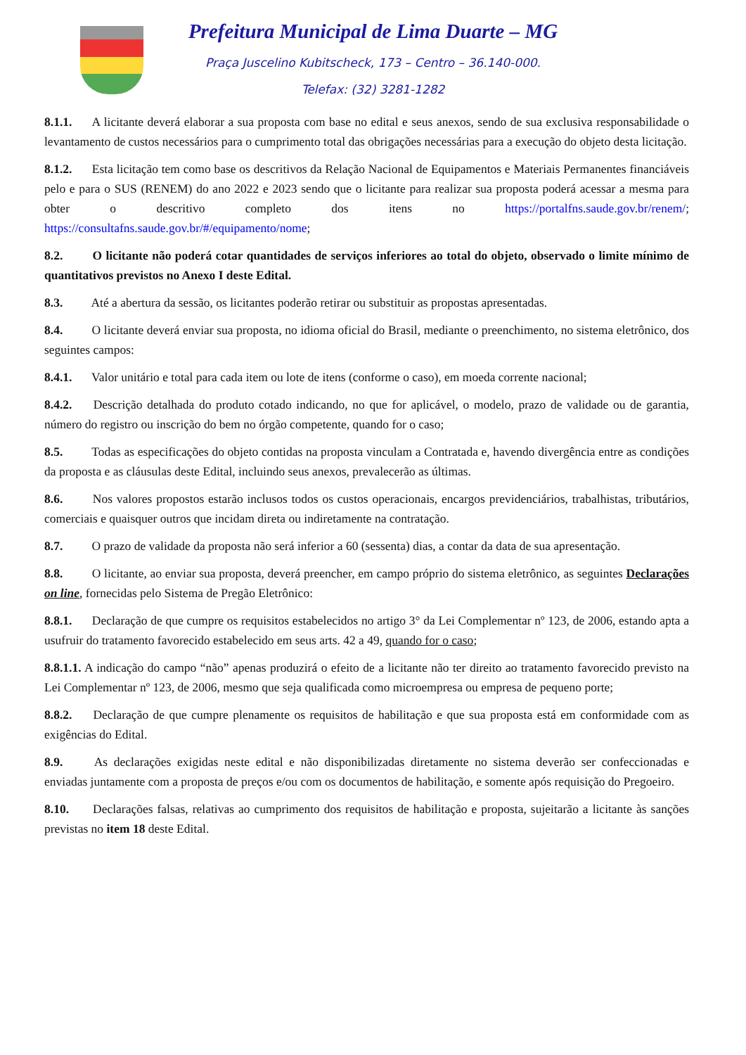Prefeitura Municipal de Lima Duarte – MG
Praça Juscelino Kubitscheck, 173 – Centro – 36.140-000.
Telefax: (32) 3281-1282
8.1.1. A licitante deverá elaborar a sua proposta com base no edital e seus anexos, sendo de sua exclusiva responsabilidade o levantamento de custos necessários para o cumprimento total das obrigações necessárias para a execução do objeto desta licitação.
8.1.2. Esta licitação tem como base os descritivos da Relação Nacional de Equipamentos e Materiais Permanentes financiáveis pelo e para o SUS (RENEM) do ano 2022 e 2023 sendo que o licitante para realizar sua proposta poderá acessar a mesma para obter o descritivo completo dos itens no https://portalfns.saude.gov.br/renem/; https://consultafns.saude.gov.br/#/equipamento/nome;
8.2. O licitante não poderá cotar quantidades de serviços inferiores ao total do objeto, observado o limite mínimo de quantitativos previstos no Anexo I deste Edital.
8.3. Até a abertura da sessão, os licitantes poderão retirar ou substituir as propostas apresentadas.
8.4. O licitante deverá enviar sua proposta, no idioma oficial do Brasil, mediante o preenchimento, no sistema eletrônico, dos seguintes campos:
8.4.1. Valor unitário e total para cada item ou lote de itens (conforme o caso), em moeda corrente nacional;
8.4.2. Descrição detalhada do produto cotado indicando, no que for aplicável, o modelo, prazo de validade ou de garantia, número do registro ou inscrição do bem no órgão competente, quando for o caso;
8.5. Todas as especificações do objeto contidas na proposta vinculam a Contratada e, havendo divergência entre as condições da proposta e as cláusulas deste Edital, incluindo seus anexos, prevalecerão as últimas.
8.6. Nos valores propostos estarão inclusos todos os custos operacionais, encargos previdenciários, trabalhistas, tributários, comerciais e quaisquer outros que incidam direta ou indiretamente na contratação.
8.7. O prazo de validade da proposta não será inferior a 60 (sessenta) dias, a contar da data de sua apresentação.
8.8. O licitante, ao enviar sua proposta, deverá preencher, em campo próprio do sistema eletrônico, as seguintes Declarações on line, fornecidas pelo Sistema de Pregão Eletrônico:
8.8.1. Declaração de que cumpre os requisitos estabelecidos no artigo 3° da Lei Complementar nº 123, de 2006, estando apta a usufruir do tratamento favorecido estabelecido em seus arts. 42 a 49, quando for o caso;
8.8.1.1. A indicação do campo “não” apenas produzirá o efeito de a licitante não ter direito ao tratamento favorecido previsto na Lei Complementar nº 123, de 2006, mesmo que seja qualificada como microempresa ou empresa de pequeno porte;
8.8.2. Declaração de que cumpre plenamente os requisitos de habilitação e que sua proposta está em conformidade com as exigências do Edital.
8.9. As declarações exigidas neste edital e não disponibilizadas diretamente no sistema deverão ser confeccionadas e enviadas juntamente com a proposta de preços e/ou com os documentos de habilitação, e somente após requisição do Pregoeiro.
8.10. Declarações falsas, relativas ao cumprimento dos requisitos de habilitação e proposta, sujeitarão a licitante às sanções previstas no item 18 deste Edital.